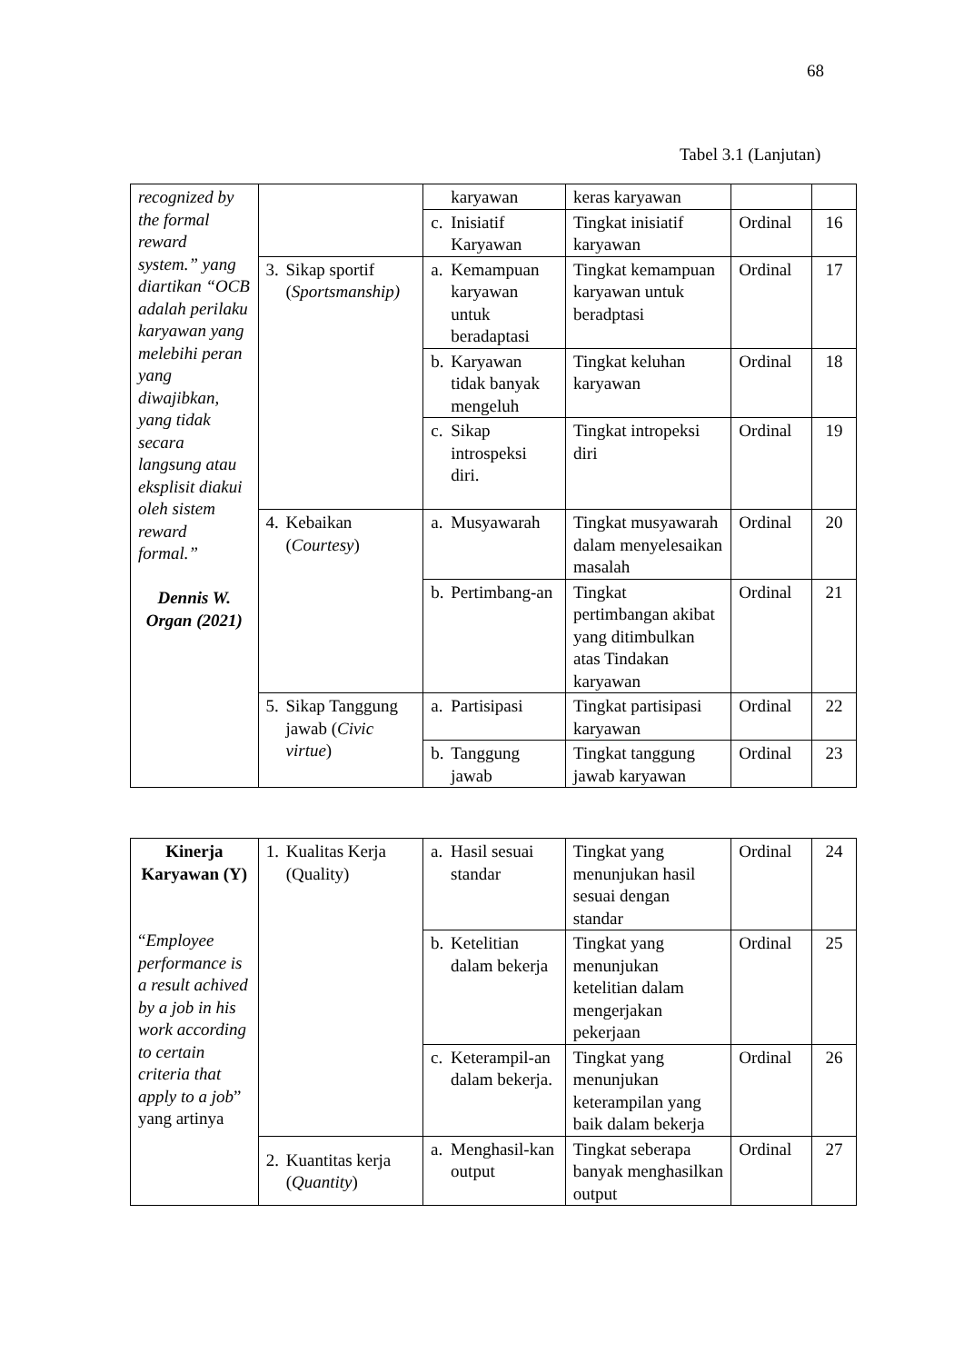68
Tabel 3.1 (Lanjutan)
| recognized by the formal reward system.” yang diartikan “OCB adalah perilaku karyawan yang melebihi peran yang diwajibkan, yang tidak secara langsung atau eksplisit diakui oleh sistem reward formal.” Dennis W. Organ (2021) | | karyawan | keras karyawan | | |
| | | c. Inisiatif Karyawan | Tingkat inisiatif karyawan | Ordinal | 16 |
| | 3. Sikap sportif ( Sportsmanship) | a. Kemampuan karyawan untuk beradaptasi | Tingkat kemampuan karyawan untuk beradptasi | Ordinal | 17 |
| | | b. Karyawan tidak banyak mengeluh | Tingkat keluhan karyawan | Ordinal | 18 |
| | | c. Sikap introspeksi diri. | Tingkat intropeksi diri | Ordinal | 19 |
| | 4. Kebaikan ( Courtesy ) | a. Musyawarah | Tingkat musyawarah dalam menyelesaikan masalah | Ordinal | 20 |
| | | b. Pertimbang-an | Tingkat pertimbangan akibat yang ditimbulkan atas Tindakan karyawan | Ordinal | 21 |
| | 5. Sikap Tanggung jawab ( Civic virtue ) | a. Partisipasi | Tingkat partisipasi karyawan | Ordinal | 22 |
| | | b. Tanggung jawab | Tingkat tanggung jawab karyawan | Ordinal | 23 |
| Kinerja Karyawan (Y) “ Employee performance is a result achived by a job in his work according to certain criteria that apply to a job ” yang artinya | 1. Kualitas Kerja (Quality) | a. Hasil sesuai standar | Tingkat yang menunjukan hasil sesuai dengan standar | Ordinal | 24 |
| | | b. Ketelitian dalam bekerja | Tingkat yang menunjukan ketelitian dalam mengerjakan pekerjaan | Ordinal | 25 |
| | | c. Keterampil-an dalam bekerja. | Tingkat yang menunjukan keterampilan yang baik dalam bekerja | Ordinal | 26 |
| | 2. Kuantitas kerja ( Quantity ) | a. Menghasil-kan output | Tingkat seberapa banyak menghasilkan output | Ordinal | 27 |